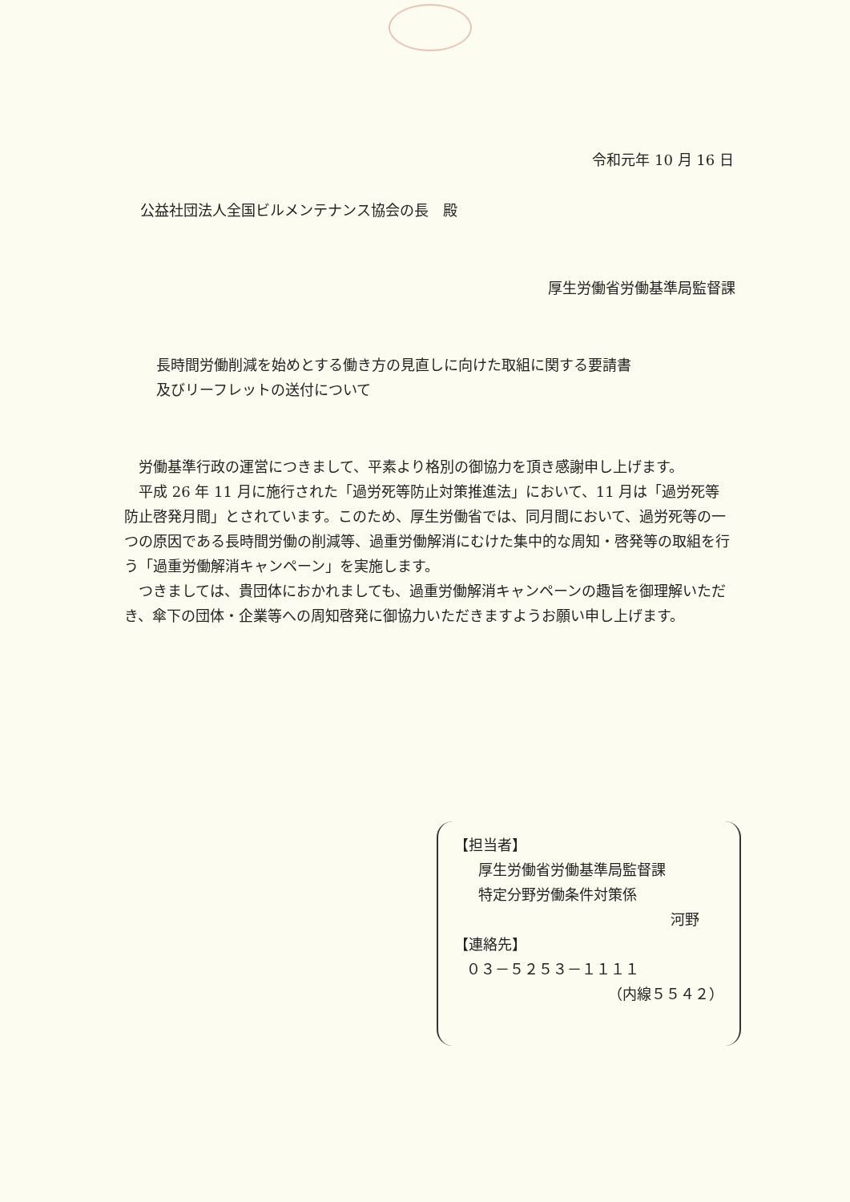令和元年 10 月 16 日
公益社団法人全国ビルメンテナンス協会の長　殿
厚生労働省労働基準局監督課
長時間労働削減を始めとする働き方の見直しに向けた取組に関する要請書
及びリーフレットの送付について
労働基準行政の運営につきまして、平素より格別の御協力を頂き感謝申し上げます。
平成 26 年 11 月に施行された「過労死等防止対策推進法」において、11 月は「過労死等防止啓発月間」とされています。このため、厚生労働省では、同月間において、過労死等の一つの原因である長時間労働の削減等、過重労働解消にむけた集中的な周知・啓発等の取組を行う「過重労働解消キャンペーン」を実施します。
つきましては、貴団体におかれましても、過重労働解消キャンペーンの趣旨を御理解いただき、傘下の団体・企業等への周知啓発に御協力いただきますようお願い申し上げます。
【担当者】
厚生労働省労働基準局監督課
特定分野労働条件対策係
河野
【連絡先】
０３－５２５３－１１１１
（内線５５４２）